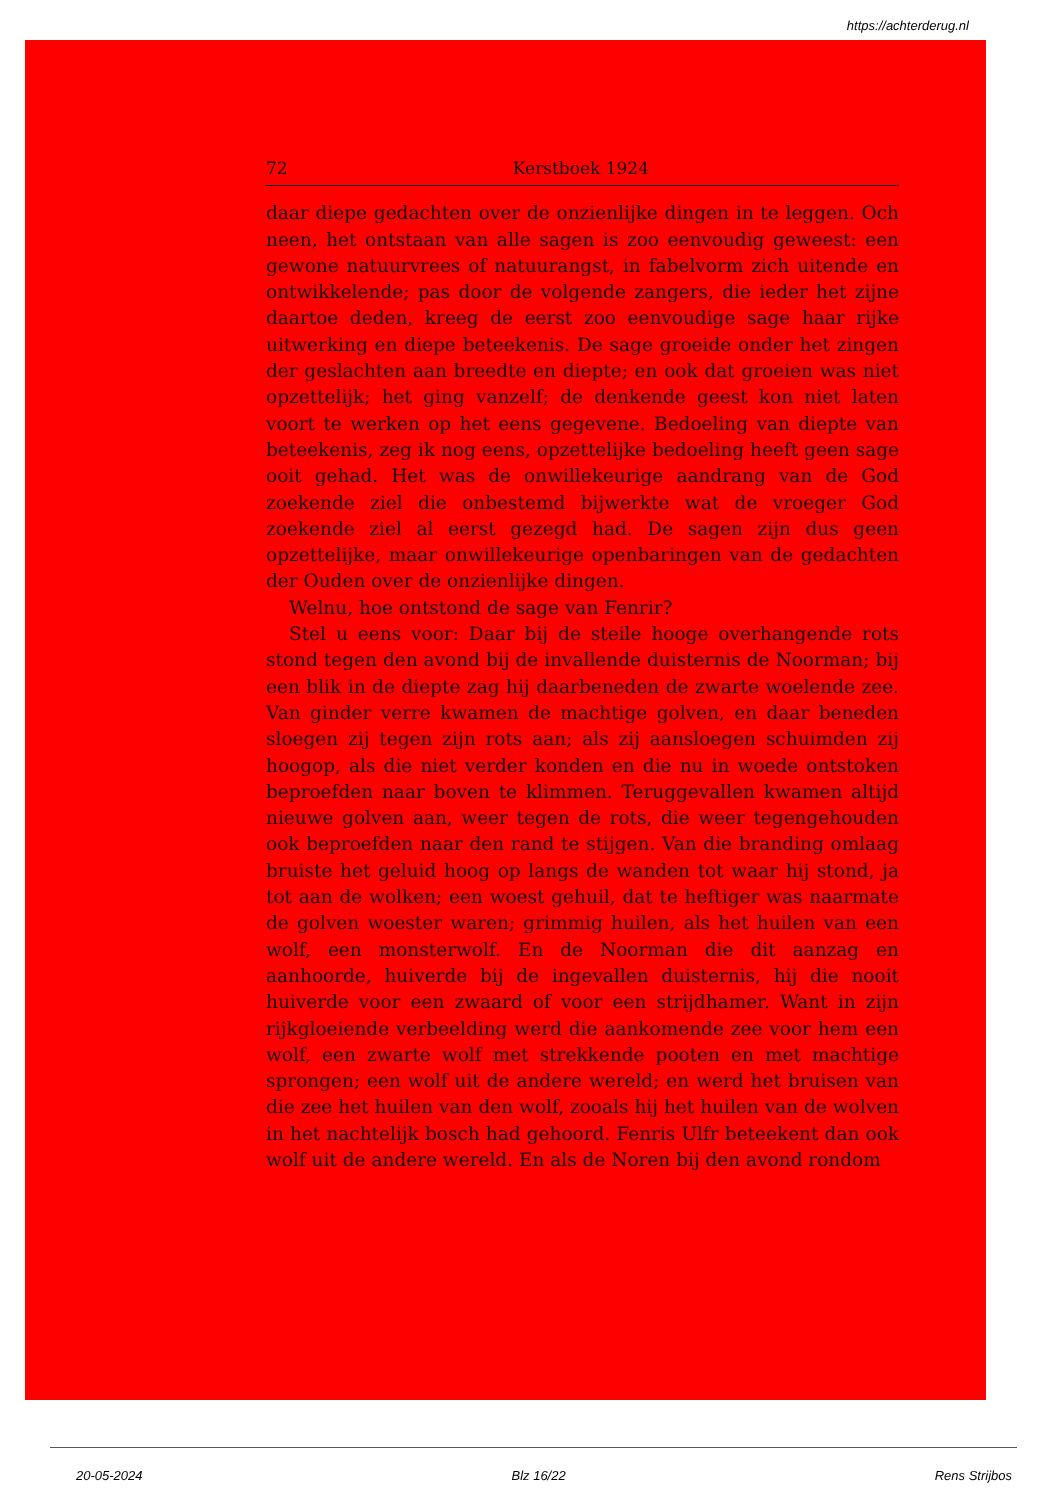https://achterderug.nl
72 Kerstboek 1924
daar diepe gedachten over de onzienlijke dingen in te leggen. Och neen, het ontstaan van alle sagen is zoo eenvoudig geweest: een gewone natuurvrees of natuurangst, in fabelvorm zich uitende en ontwikkelende; pas door de volgende zangers, die ieder het zijne daartoe deden, kreeg de eerst zoo eenvoudige sage haar rijke uitwerking en diepe beteekenis. De sage groeide onder het zingen der geslachten aan breedte en diepte; en ook dat groeien was niet opzettelijk; het ging vanzelf; de denkende geest kon niet laten voort te werken op het eens gegevene. Bedoeling van diepte van beteekenis, zeg ik nog eens, opzettelijke bedoeling heeft geen sage ooit gehad. Het was de onwillekeurige aandrang van de God zoekende ziel die onbestemd bijwerkte wat de vroeger God zoekende ziel al eerst gezegd had. De sagen zijn dus geen opzettelijke, maar onwillekeurige openbaringen van de gedachten der Ouden over de onzienlijke dingen.
Welnu, hoe ontstond de sage van Fenrir?
Stel u eens voor: Daar bij de steile hooge overhangende rots stond tegen den avond bij de invallende duisternis de Noorman; bij een blik in de diepte zag hij daarbeneden de zwarte woelende zee. Van ginder verre kwamen de machtige golven, en daar beneden sloegen zij tegen zijn rots aan; als zij aansloegen schuimden zij hoogop, als die niet verder konden en die nu in woede ontstoken beproefden naar boven te klimmen. Teruggevallen kwamen altijd nieuwe golven aan, weer tegen de rots, die weer tegengehouden ook beproefden naar den rand te stijgen. Van die branding omlaag bruiste het geluid hoog op langs de wanden tot waar hij stond, ja tot aan de wolken; een woest gehuil, dat te heftiger was naarmate de golven woester waren; grimmig huilen, als het huilen van een wolf, een monsterwolf. En de Noorman die dit aanzag en aanhoorde, huiverde bij de ingevallen duisternis, hij die nooit huiverde voor een zwaard of voor een strijdhamer. Want in zijn rijkgloeiende verbeelding werd die aankomende zee voor hem een wolf, een zwarte wolf met strekkende pooten en met machtige sprongen; een wolf uit de andere wereld; en werd het bruisen van die zee het huilen van den wolf, zooals hij het huilen van de wolven in het nachtelijk bosch had gehoord. Fenris Ulfr beteekent dan ook wolf uit de andere wereld. En als de Noren bij den avond rondom
20-05-2024 Blz 16/22 Rens Strijbos